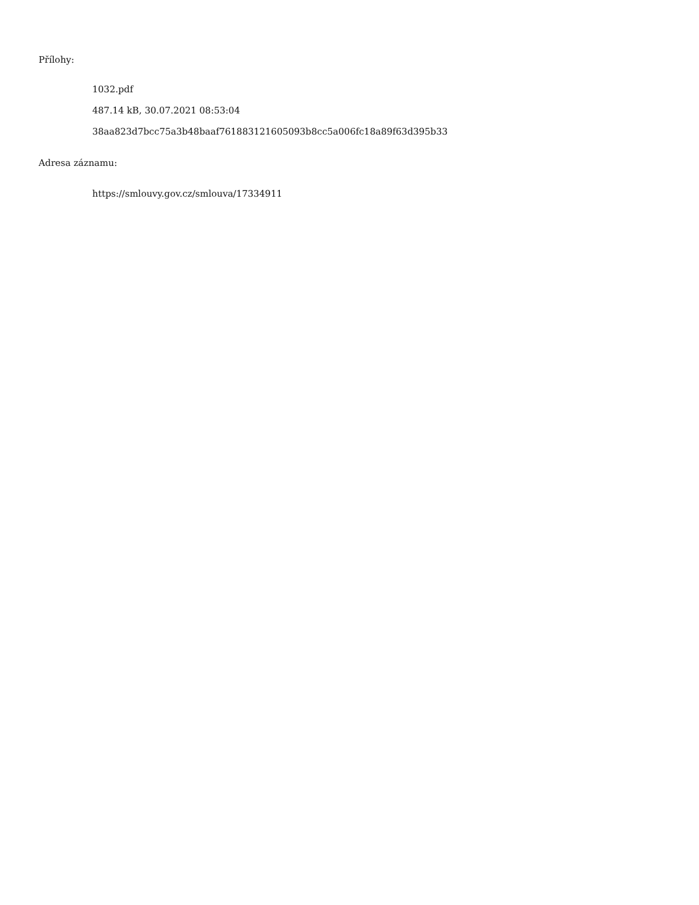Přílohy:
1032.pdf
487.14 kB, 30.07.2021 08:53:04
38aa823d7bcc75a3b48baaf761883121605093b8cc5a006fc18a89f63d395b33
Adresa záznamu:
https://smlouvy.gov.cz/smlouva/17334911